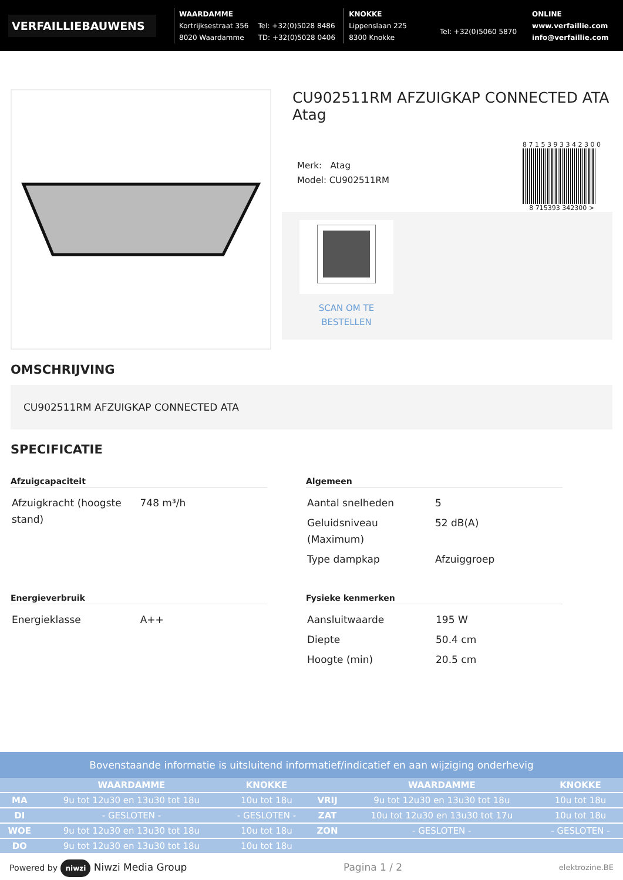VERFAILLIEBAUWENS
WAARDAMME
Kortrijksestraat 356
8020 Waardamme
Tel: +32(0)5028 8486
TD: +32(0)5028 0406
KNOKKE
Lippenslaan 225
8300 Knokke
Tel: +32(0)5060 5870
ONLINE
www.verfaillie.com
info@verfaillie.com
CU902511RM AFZUIGKAP CONNECTED ATA Atag
Merk: Atag
Model: CU902511RM
8 7 1 5 3 9 3 3 4 2 3 0 0
8 715393 342300 >
SCAN OM TE BESTELLEN
OMSCHRIJVING
CU902511RM AFZUIGKAP CONNECTED ATA
SPECIFICATIE
Afzuigcapaciteit
| Afzuigkracht (hoogste stand) | 748 m³/h |
Algemeen
| Aantal snelheden | 5 |
| Geluidsniveau (Maximum) | 52 dB(A) |
| Type dampkap | Afzuiggroep |
Energieverbruik
| Energieklasse | A++ |
Fysieke kenmerken
| Aansluitwaarde | 195 W |
| Diepte | 50.4 cm |
| Hoogte (min) | 20.5 cm |
Bovenstaande informatie is uitsluitend informatief/indicatief en aan wijziging onderhevig
| | WAARDAMME | KNOKKE | | WAARDAMME | KNOKKE |
| --- | --- | --- | --- | --- | --- |
| MA | 9u tot 12u30 en 13u30 tot 18u | 10u tot 18u | VRIJ | 9u tot 12u30 en 13u30 tot 18u | 10u tot 18u |
| DI | - GESLOTEN - | - GESLOTEN - | ZAT | 10u tot 12u30 en 13u30 tot 17u | 10u tot 18u |
| WOE | 9u tot 12u30 en 13u30 tot 18u | 10u tot 18u | ZON | - GESLOTEN - | - GESLOTEN - |
| DO | 9u tot 12u30 en 13u30 tot 18u | 10u tot 18u | | | |
Powered by niwzi Niwzi Media Group Pagina 1 / 2 elektrozine.BE